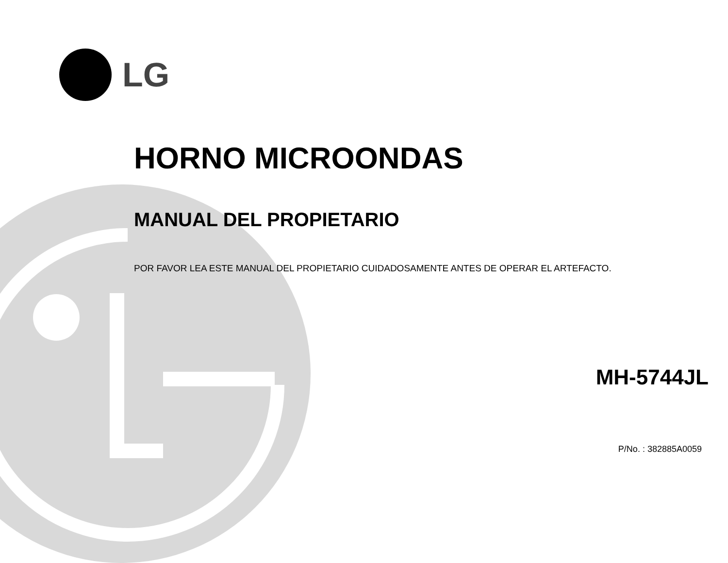LG
HORNO MICROONDAS
MANUAL DEL PROPIETARIO
POR FAVOR LEA ESTE MANUAL DEL PROPIETARIO CUIDADOSAMENTE ANTES DE OPERAR EL ARTEFACTO.
MH-5744JL
P/No. : 382885A0059